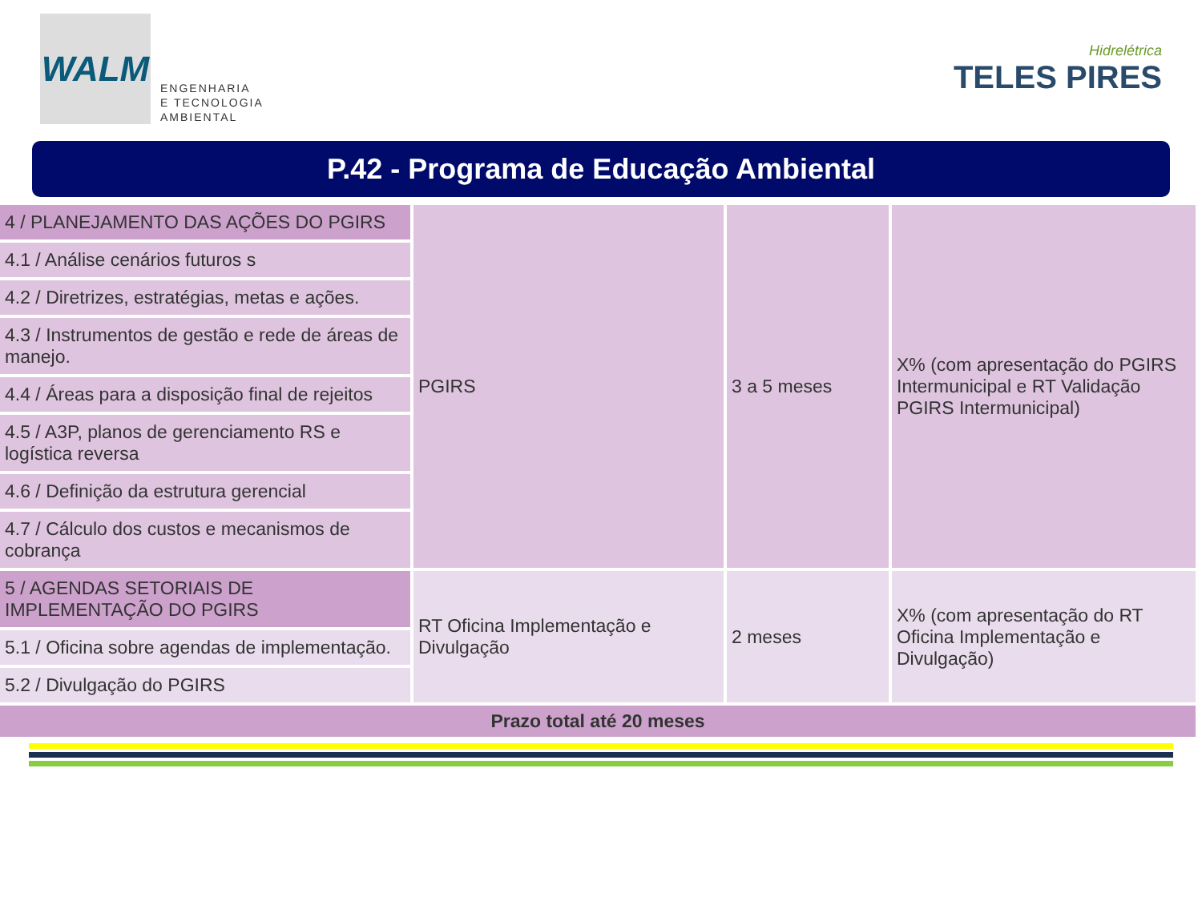WALM
ENGENHARIA
E TECNOLOGIA
AMBIENTAL
Hidrelétrica
TELES PIRES
P.42 - Programa de Educação Ambiental
| 4 / PLANEJAMENTO DAS AÇÕES DO PGIRS | PGIRS | 3 a 5 meses | X% (com apresentação do PGIRS Intermunicipal e RT Validação PGIRS Intermunicipal) |
| 4.1 / Análise cenários futuros s | | | |
| 4.2 / Diretrizes, estratégias, metas e ações. | | | |
| 4.3 / Instrumentos de gestão e rede de áreas de manejo. | | | |
| 4.4 / Áreas para a disposição final de rejeitos | | | |
| 4.5 / A3P, planos de gerenciamento RS e logística reversa | | | |
| 4.6 / Definição da estrutura gerencial | | | |
| 4.7 / Cálculo dos custos e mecanismos de cobrança | | | |
| 5 / AGENDAS SETORIAIS DE IMPLEMENTAÇÃO DO PGIRS | RT Oficina Implementação e Divulgação | 2 meses | X% (com apresentação do RT Oficina Implementação e Divulgação) |
| 5.1 / Oficina sobre agendas de implementação. | | | |
| 5.2 / Divulgação do PGIRS | | | |
| Prazo total até 20 meses | | | |